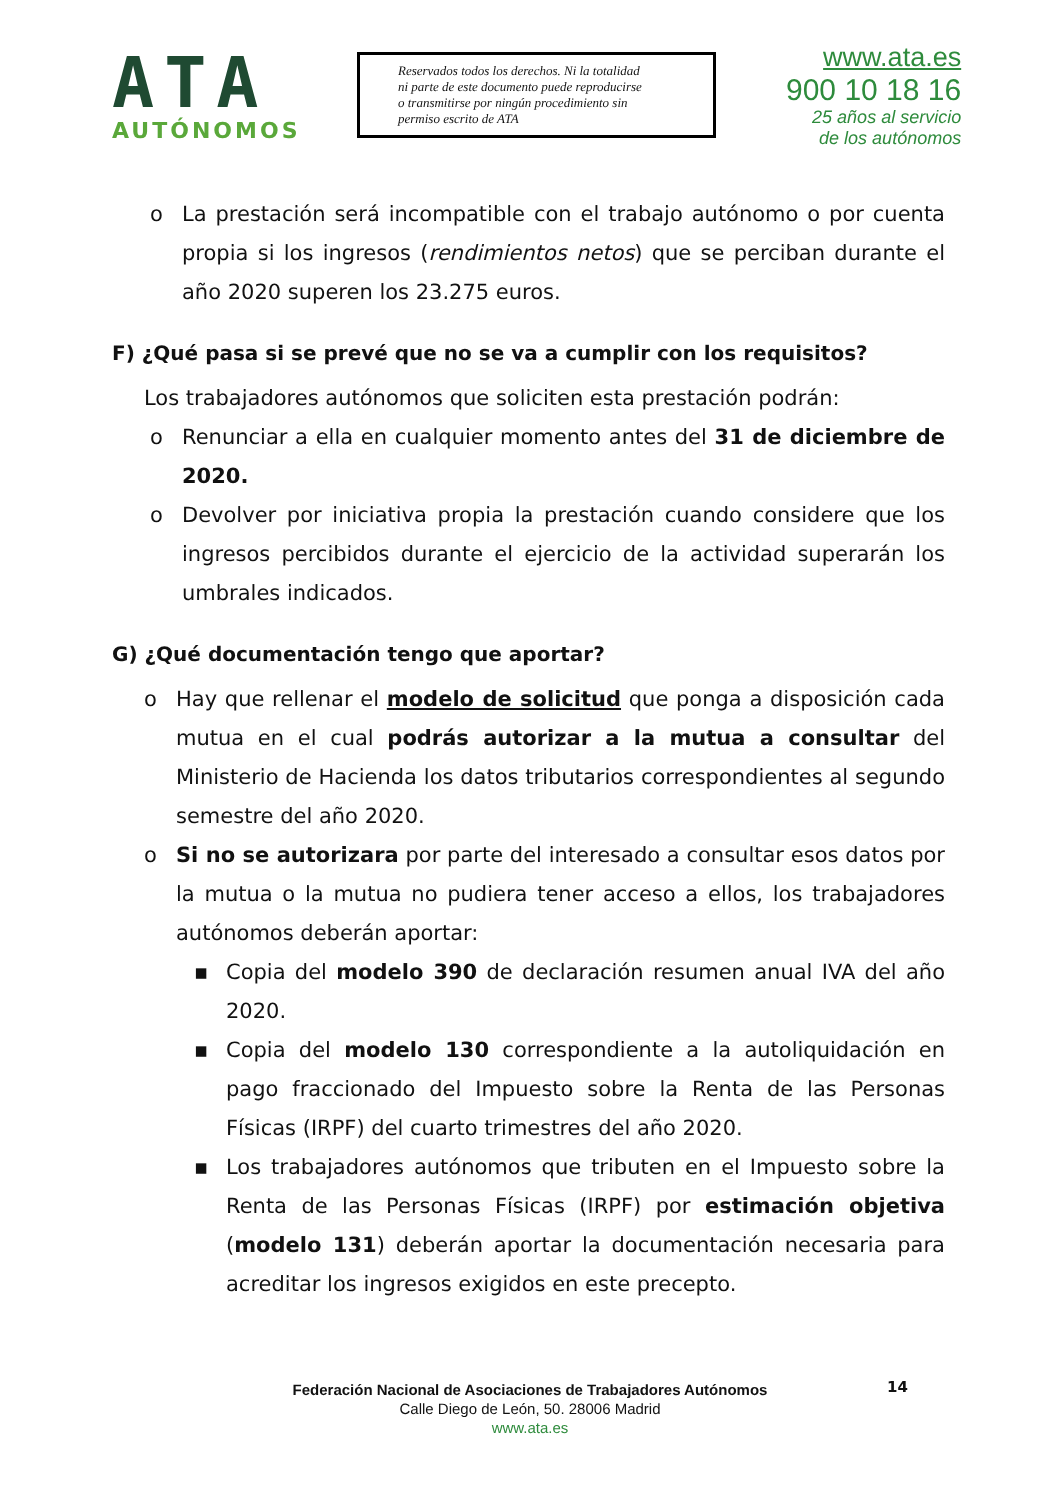ATA
AUTÓNOMOS
Reservados todos los derechos. Ni la totalidad
ni parte de este documento puede reproducirse
o transmitirse por ningún procedimiento sin
permiso escrito de ATA
www.ata.es
900 10 18 16
25 años al servicio
de los autónomos
o La prestación será incompatible con el trabajo autónomo o por cuenta propia si los ingresos (rendimientos netos) que se perciban durante el año 2020 superen los 23.275 euros.
F) ¿Qué pasa si se prevé que no se va a cumplir con los requisitos?
Los trabajadores autónomos que soliciten esta prestación podrán:
o Renunciar a ella en cualquier momento antes del 31 de diciembre de 2020.
o Devolver por iniciativa propia la prestación cuando considere que los ingresos percibidos durante el ejercicio de la actividad superarán los umbrales indicados.
G) ¿Qué documentación tengo que aportar?
o Hay que rellenar el modelo de solicitud que ponga a disposición cada mutua en el cual podrás autorizar a la mutua a consultar del Ministerio de Hacienda los datos tributarios correspondientes al segundo semestre del año 2020.
o Si no se autorizara por parte del interesado a consultar esos datos por la mutua o la mutua no pudiera tener acceso a ellos, los trabajadores autónomos deberán aportar:
▪ Copia del modelo 390 de declaración resumen anual IVA del año 2020.
▪ Copia del modelo 130 correspondiente a la autoliquidación en pago fraccionado del Impuesto sobre la Renta de las Personas Físicas (IRPF) del cuarto trimestres del año 2020.
▪ Los trabajadores autónomos que tributen en el Impuesto sobre la Renta de las Personas Físicas (IRPF) por estimación objetiva (modelo 131) deberán aportar la documentación necesaria para acreditar los ingresos exigidos en este precepto.
14
Federación Nacional de Asociaciones de Trabajadores Autónomos
Calle Diego de León, 50. 28006 Madrid
www.ata.es